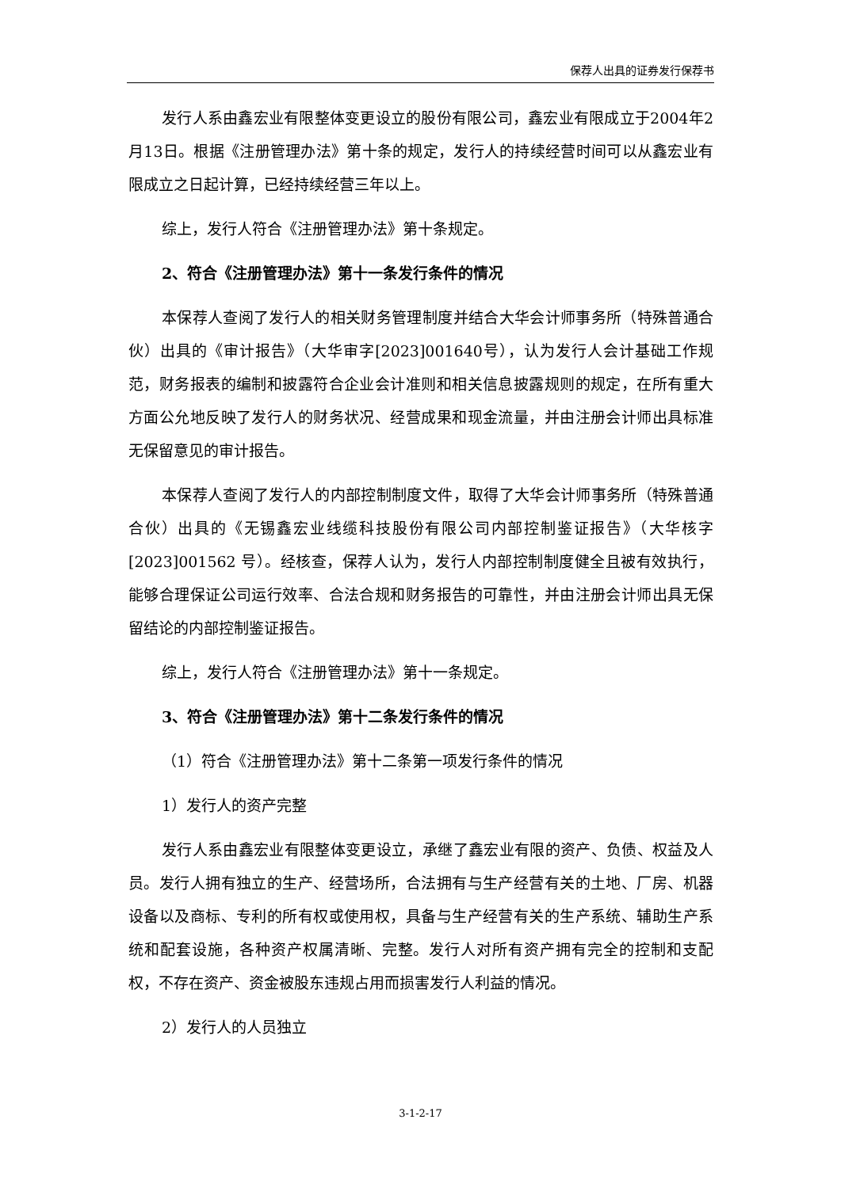保荐人出具的证券发行保荐书
发行人系由鑫宏业有限整体变更设立的股份有限公司，鑫宏业有限成立于2004年2月13日。根据《注册管理办法》第十条的规定，发行人的持续经营时间可以从鑫宏业有限成立之日起计算，已经持续经营三年以上。
综上，发行人符合《注册管理办法》第十条规定。
2、符合《注册管理办法》第十一条发行条件的情况
本保荐人查阅了发行人的相关财务管理制度并结合大华会计师事务所（特殊普通合伙）出具的《审计报告》（大华审字[2023]001640号），认为发行人会计基础工作规范，财务报表的编制和披露符合企业会计准则和相关信息披露规则的规定，在所有重大方面公允地反映了发行人的财务状况、经营成果和现金流量，并由注册会计师出具标准无保留意见的审计报告。
本保荐人查阅了发行人的内部控制制度文件，取得了大华会计师事务所（特殊普通合伙）出具的《无锡鑫宏业线缆科技股份有限公司内部控制鉴证报告》（大华核字[2023]001562 号）。经核查，保荐人认为，发行人内部控制制度健全且被有效执行，能够合理保证公司运行效率、合法合规和财务报告的可靠性，并由注册会计师出具无保留结论的内部控制鉴证报告。
综上，发行人符合《注册管理办法》第十一条规定。
3、符合《注册管理办法》第十二条发行条件的情况
（1）符合《注册管理办法》第十二条第一项发行条件的情况
1）发行人的资产完整
发行人系由鑫宏业有限整体变更设立，承继了鑫宏业有限的资产、负债、权益及人员。发行人拥有独立的生产、经营场所，合法拥有与生产经营有关的土地、厂房、机器设备以及商标、专利的所有权或使用权，具备与生产经营有关的生产系统、辅助生产系统和配套设施，各种资产权属清晰、完整。发行人对所有资产拥有完全的控制和支配权，不存在资产、资金被股东违规占用而损害发行人利益的情况。
2）发行人的人员独立
3-1-2-17